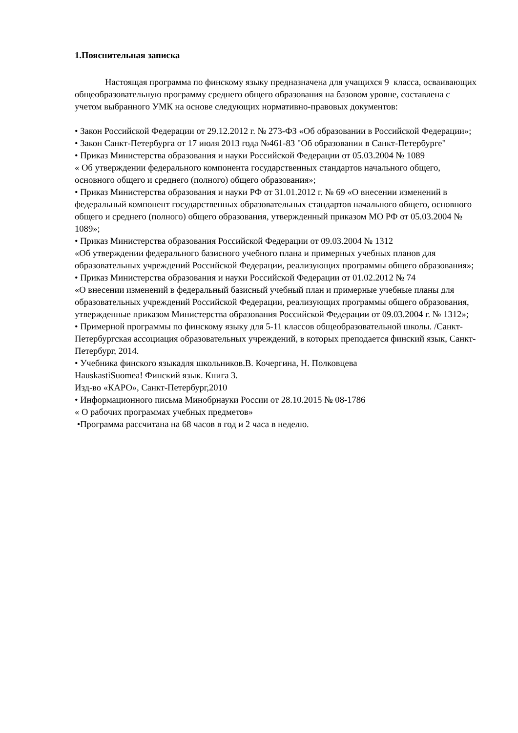1.Пояснительная записка
Настоящая программа по финскому языку предназначена для учащихся 9 класса, осваивающих общеобразовательную программу среднего общего образования на базовом уровне, составлена с учетом выбранного УМК на основе следующих нормативно-правовых документов:
• Закон Российской Федерации от 29.12.2012 г. № 273-ФЗ «Об образовании в Российской Федерации»;
• Закон Санкт-Петербурга от 17 июля 2013 года №461-83 "Об образовании в Санкт-Петербурге"
• Приказ Министерства образования и науки Российской Федерации от 05.03.2004 № 1089
« Об утверждении федерального компонента государственных стандартов начального общего, основного общего и среднего (полного) общего образования»;
• Приказ Министерства образования и науки РФ от 31.01.2012 г. № 69 «О внесении изменений в федеральный компонент государственных образовательных стандартов начального общего, основного общего и среднего (полного) общего образования, утвержденный приказом МО РФ от 05.03.2004 № 1089»;
• Приказ Министерства образования Российской Федерации от 09.03.2004 № 1312
«Об утверждении федерального базисного учебного плана и примерных учебных планов для образовательных учреждений Российской Федерации, реализующих программы общего образования»;
• Приказ Министерства образования и науки Российской Федерации от 01.02.2012 № 74
«О внесении изменений в федеральный базисный учебный план и примерные учебные планы для образовательных учреждений Российской Федерации, реализующих программы общего образования, утвержденные приказом Министерства образования Российской Федерации от 09.03.2004 г. № 1312»;
• Примерной программы по финскому языку для 5-11 классов общеобразовательной школы. /Санкт-Петербургская ассоциация образовательных учреждений, в которых преподается финский язык, Санкт-Петербург, 2014.
• Учебника финского языкадля школьников.В. Кочергина, Н. Полковцева
HauskastiSuomea! Финский язык. Книга 3.
Изд-во «КАРО», Санкт-Петербург,2010
• Информационного письма Минобрнауки России от 28.10.2015 № 08-1786
« О рабочих программах учебных предметов»
•Программа рассчитана на 68 часов в год и 2 часа в неделю.